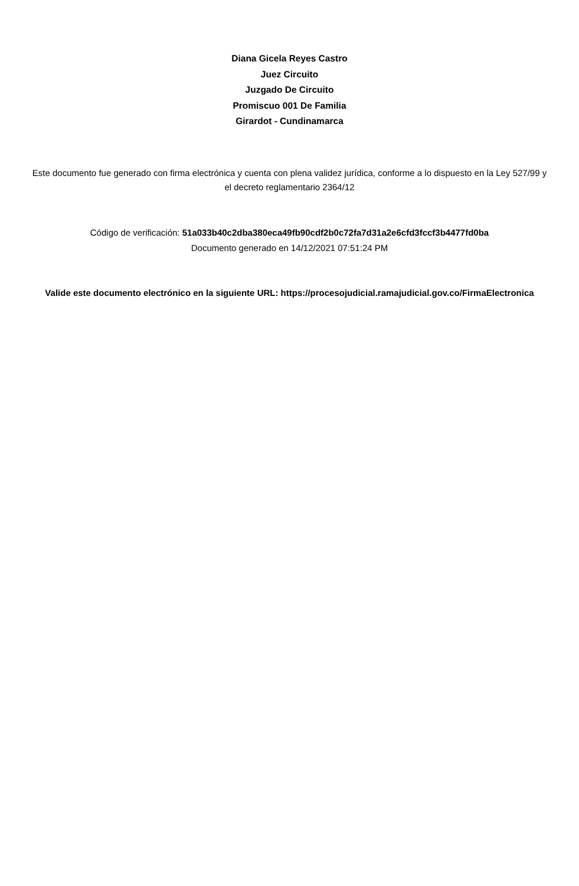Diana Gicela Reyes Castro
Juez Circuito
Juzgado De Circuito
Promiscuo 001 De Familia
Girardot - Cundinamarca
Este documento fue generado con firma electrónica y cuenta con plena validez jurídica, conforme a lo dispuesto en la Ley 527/99 y el decreto reglamentario 2364/12
Código de verificación: 51a033b40c2dba380eca49fb90cdf2b0c72fa7d31a2e6cfd3fccf3b4477fd0ba
Documento generado en 14/12/2021 07:51:24 PM
Valide este documento electrónico en la siguiente URL: https://procesojudicial.ramajudicial.gov.co/FirmaElectronica